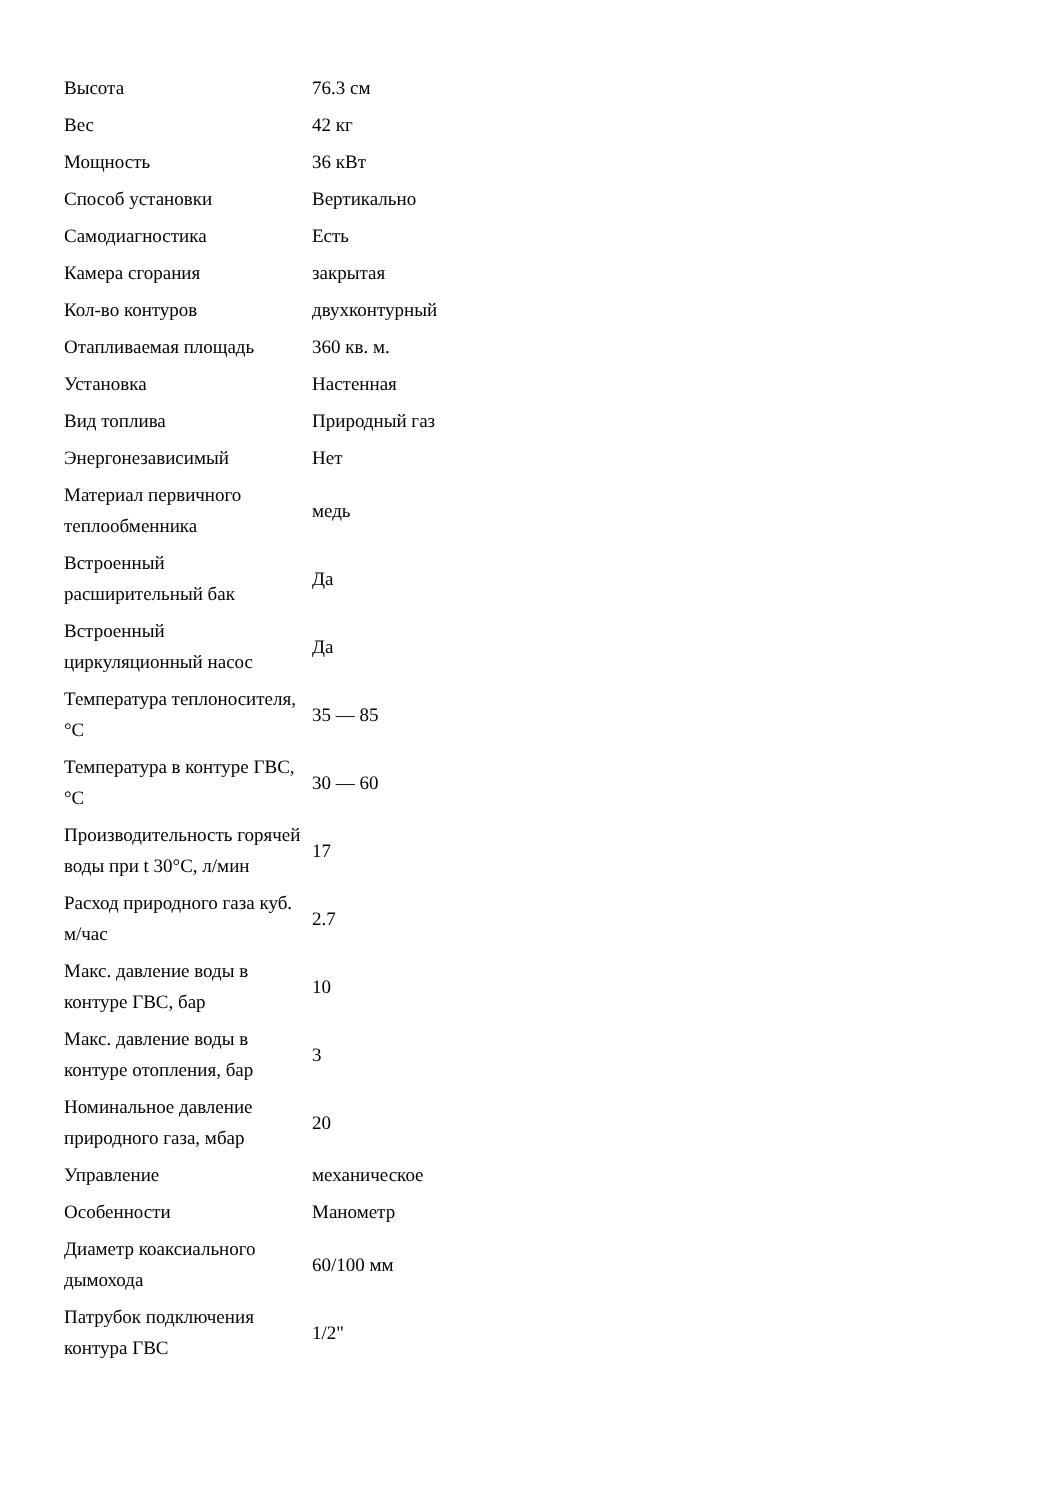| Высота | 76.3 см |
| Вес | 42 кг |
| Мощность | 36 кВт |
| Способ установки | Вертикально |
| Самодиагностика | Есть |
| Камера сгорания | закрытая |
| Кол-во контуров | двухконтурный |
| Отапливаемая площадь | 360 кв. м. |
| Установка | Настенная |
| Вид топлива | Природный газ |
| Энергонезависимый | Нет |
| Материал первичного теплообменника | медь |
| Встроенный расширительный бак | Да |
| Встроенный циркуляционный насос | Да |
| Температура теплоносителя, °C | 35 — 85 |
| Температура в контуре ГВС, °C | 30 — 60 |
| Производительность горячей воды при t 30°C, л/мин | 17 |
| Расход природного газа куб. м/час | 2.7 |
| Макс. давление воды в контуре ГВС, бар | 10 |
| Макс. давление воды в контуре отопления, бар | 3 |
| Номинальное давление природного газа, мбар | 20 |
| Управление | механическое |
| Особенности | Манометр |
| Диаметр коаксиального дымохода | 60/100 мм |
| Патрубок подключения контура ГВС | 1/2" |